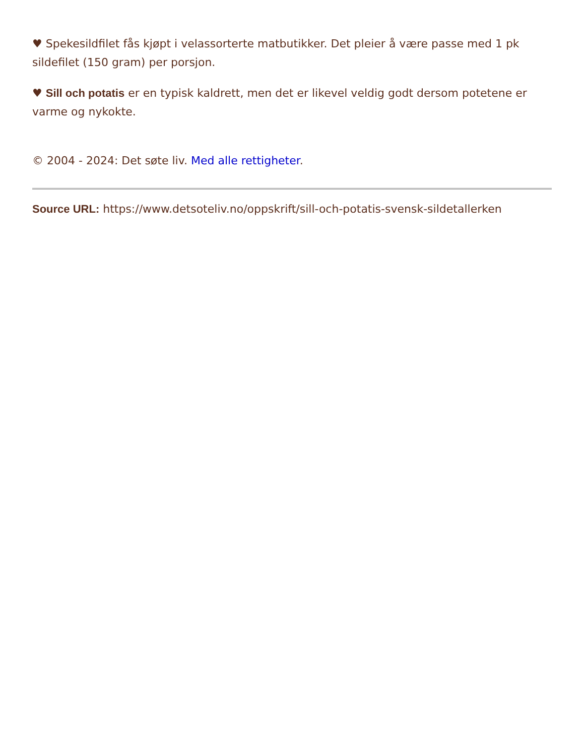♥ Spekesildfilet fås kjøpt i velassorterte matbutikker. Det pleier å være passe med 1 pk sildefilet (150 gram) per porsjon.
♥ Sill och potatis er en typisk kaldrett, men det er likevel veldig godt dersom potetene er varme og nykokte.
© 2004 - 2024: Det søte liv. Med alle rettigheter.
Source URL: https://www.detsoteliv.no/oppskrift/sill-och-potatis-svensk-sildetallerken